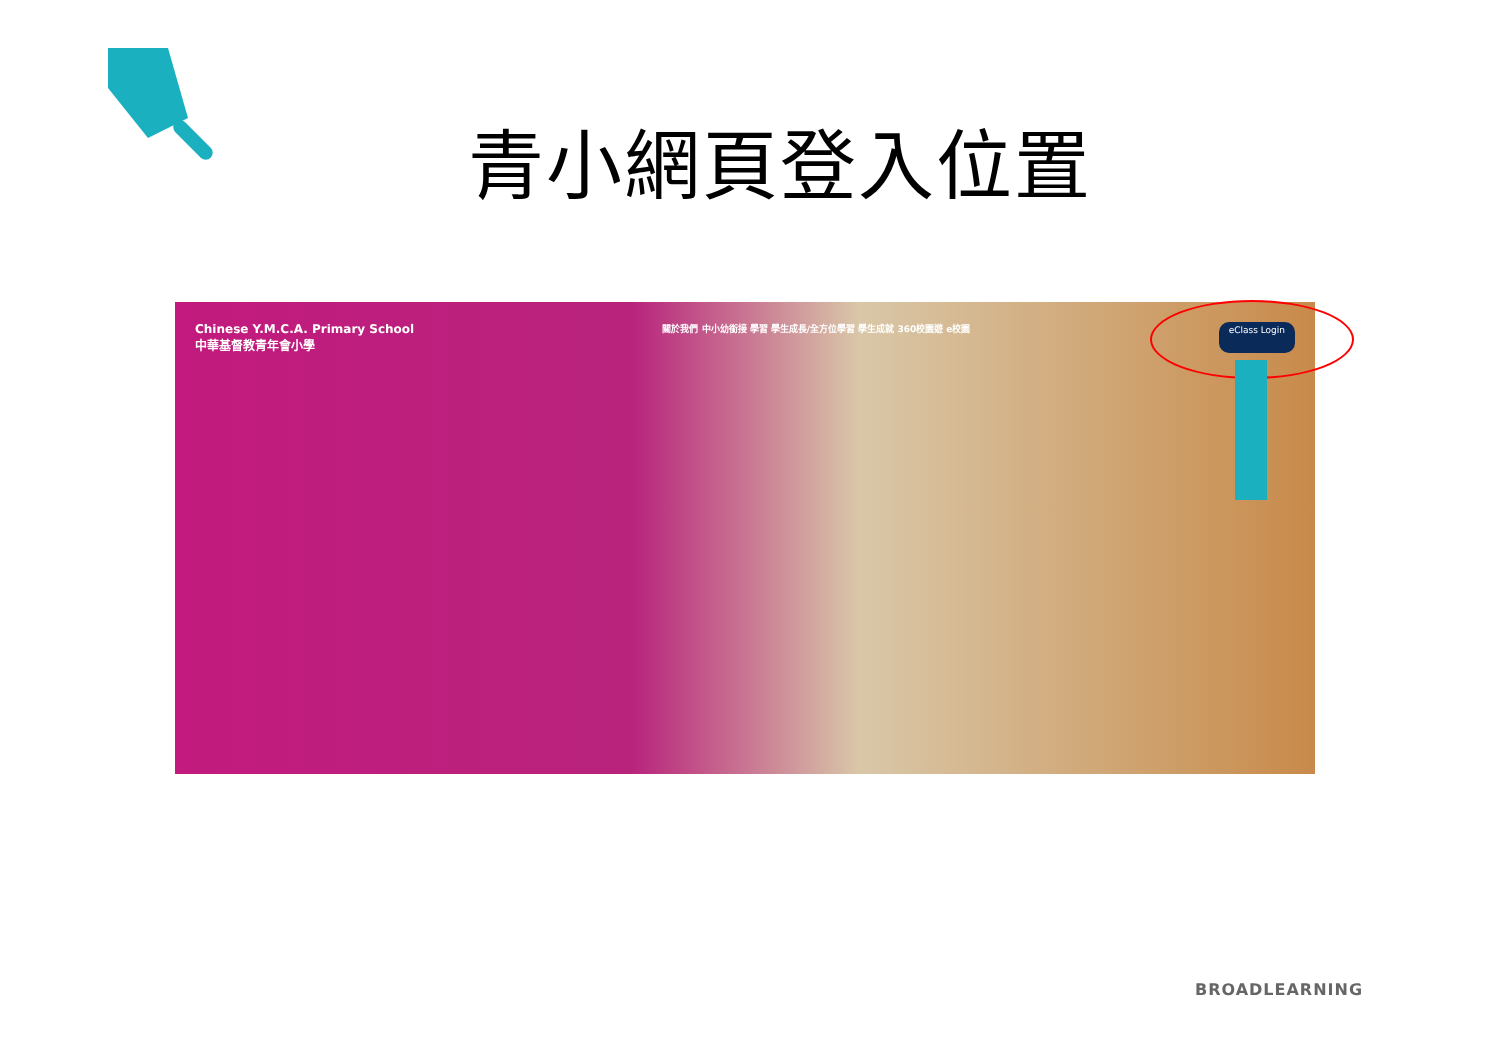青小網頁登入位置
Chinese Y.M.C.A. Primary School
中華基督教青年會小學
關於我們 中小幼銜接 學習 學生成長/全方位學習 學生成就 360校園遊 e校園
eClass Login
BROADLEARNING